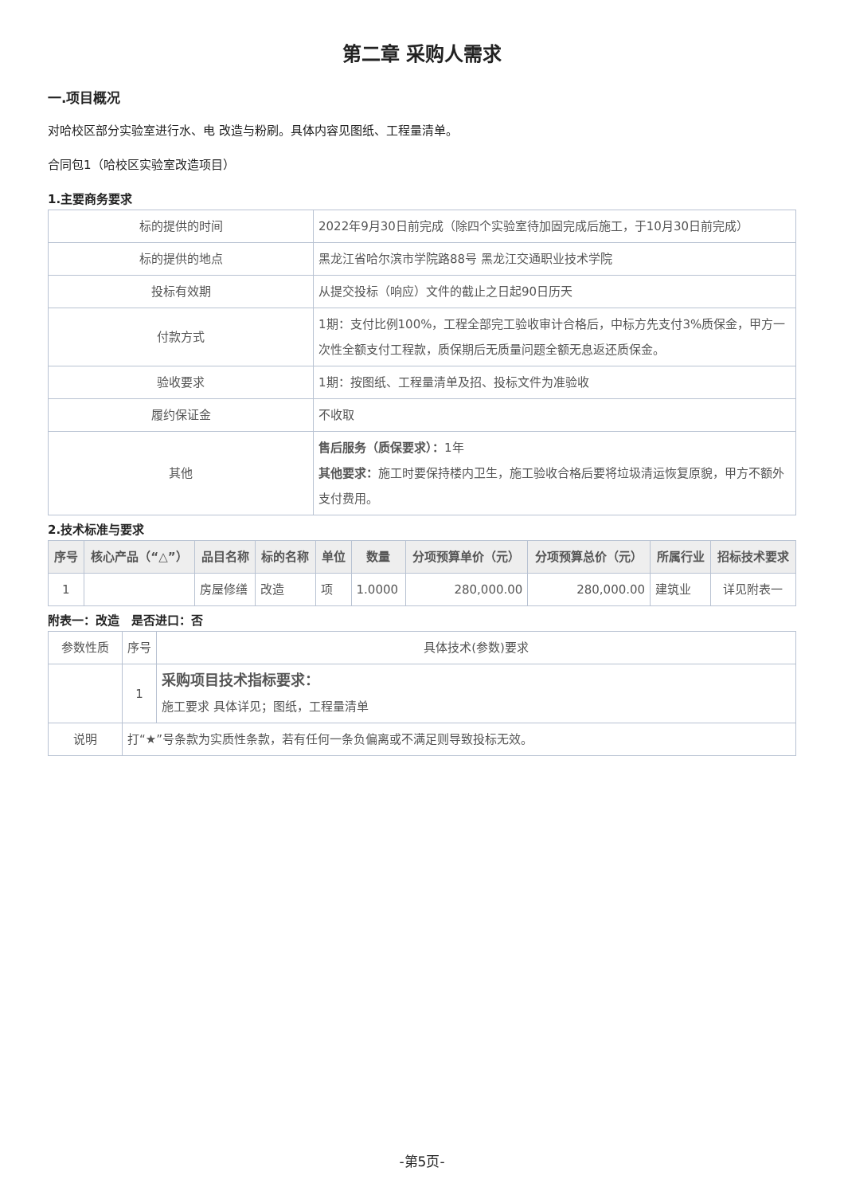第二章 采购人需求
一.项目概况
对哈校区部分实验室进行水、电 改造与粉刷。具体内容见图纸、工程量清单。
合同包1（哈校区实验室改造项目）
1.主要商务要求
| 标的提供的时间 | 2022年9月30日前完成（除四个实验室待加固完成后施工，于10月30日前完成） |
| 标的提供的地点 | 黑龙江省哈尔滨市学院路88号 黑龙江交通职业技术学院 |
| 投标有效期 | 从提交投标（响应）文件的截止之日起90日历天 |
| 付款方式 | 1期：支付比例100%，工程全部完工验收审计合格后，中标方先支付3%质保金，甲方一次性全额支付工程款，质保期后无质量问题全额无息返还质保金。 |
| 验收要求 | 1期：按图纸、工程量清单及招、投标文件为准验收 |
| 履约保证金 | 不收取 |
| 其他 | 售后服务（质保要求）： 1年 其他要求： 施工时要保持楼内卫生，施工验收合格后要将垃圾清运恢复原貌，甲方不额外支付费用。 |
2.技术标准与要求
| 序号 | 核心产品（“△”） | 品目名称 | 标的名称 | 单位 | 数量 | 分项预算单价（元） | 分项预算总价（元） | 所属行业 | 招标技术要求 |
| --- | --- | --- | --- | --- | --- | --- | --- | --- | --- |
| 1 | | 房屋修缮 | 改造 | 项 | 1.0000 | 280,000.00 | 280,000.00 | 建筑业 | 详见附表一 |
附表一：改造　是否进口：否
| 参数性质 | 序号 | 具体技术(参数)要求 |
| | 1 | 采购项目技术指标要求： 施工要求 具体详见；图纸，工程量清单 |
| 说明 | 打“★”号条款为实质性条款，若有任何一条负偏离或不满足则导致投标无效。 | |
-第5页-